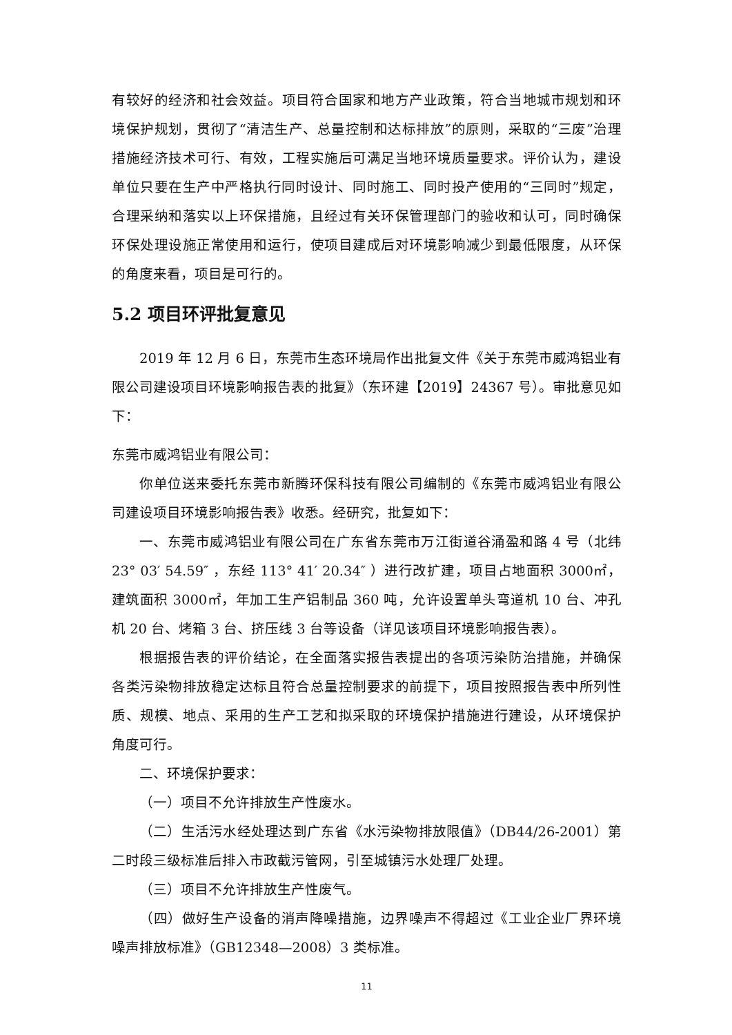有较好的经济和社会效益。项目符合国家和地方产业政策，符合当地城市规划和环境保护规划，贯彻了“清洁生产、总量控制和达标排放”的原则，采取的“三废”治理措施经济技术可行、有效，工程实施后可满足当地环境质量要求。评价认为，建设单位只要在生产中严格执行同时设计、同时施工、同时投产使用的“三同时”规定，合理采纳和落实以上环保措施，且经过有关环保管理部门的验收和认可，同时确保环保处理设施正常使用和运行，使项目建成后对环境影响减少到最低限度，从环保的角度来看，项目是可行的。
5.2 项目环评批复意见
2019 年 12 月 6 日，东莞市生态环境局作出批复文件《关于东莞市威鸿铝业有限公司建设项目环境影响报告表的批复》（东环建【2019】24367 号）。审批意见如下：
东莞市威鸿铝业有限公司：
你单位送来委托东莞市新腾环保科技有限公司编制的《东莞市威鸿铝业有限公司建设项目环境影响报告表》收悉。经研究，批复如下：
一、东莞市威鸿铝业有限公司在广东省东莞市万江街道谷涌盈和路 4 号（北纬 23° 03′ 54.59″ ，东经 113° 41′ 20.34″ ）进行改扩建，项目占地面积 3000㎡，建筑面积 3000㎡，年加工生产铝制品 360 吨，允许设置单头弯道机 10 台、冲孔机 20 台、烤箱 3 台、挤压线 3 台等设备（详见该项目环境影响报告表）。
根据报告表的评价结论，在全面落实报告表提出的各项污染防治措施，并确保各类污染物排放稳定达标且符合总量控制要求的前提下，项目按照报告表中所列性质、规模、地点、采用的生产工艺和拟采取的环境保护措施进行建设，从环境保护角度可行。
二、环境保护要求：
（一）项目不允许排放生产性废水。
（二）生活污水经处理达到广东省《水污染物排放限值》（DB44/26-2001）第二时段三级标准后排入市政截污管网，引至城镇污水处理厂处理。
（三）项目不允许排放生产性废气。
（四）做好生产设备的消声降噪措施，边界噪声不得超过《工业企业厂界环境噪声排放标准》（GB12348—2008）3 类标准。
11